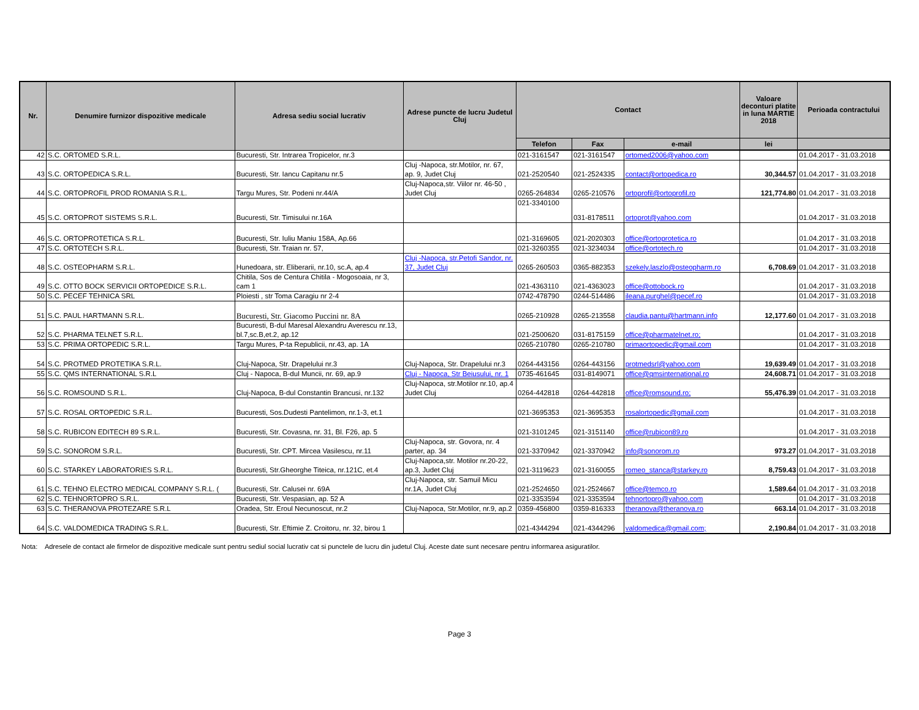| Nr. | Denumire furnizor dispozitive medicale | Adresa sediu social lucrativ | Adrese puncte de lucru Judetul Cluj | Contact | | | Valoare deconturi platite in luna MARTIE 2018 | Perioada contractului |
| --- | --- | --- | --- | --- | --- | --- | --- | --- |
| | | | | Telefon | Fax | e-mail | lei | |
| 42 | S.C. ORTOMED S.R.L. | Bucuresti, Str. Intrarea Tropicelor, nr.3 | | 021-3161547 | 021-3161547 | ortomed2006@yahoo.com | | 01.04.2017 - 31.03.2018 |
| 43 | S.C. ORTOPEDICA S.R.L. | Bucuresti, Str. Iancu Capitanu nr.5 | Cluj -Napoca, str.Motilor, nr. 67, ap. 9, Judet Cluj | 021-2520540 | 021-2524335 | contact@ortopedica.ro | 30,344.57 | 01.04.2017 - 31.03.2018 |
| 44 | S.C. ORTOPROFIL PROD ROMANIA S.R.L. | Targu Mures, Str. Podeni nr.44/A | Cluj-Napoca,str. Viilor nr. 46-50 , Judet Cluj | 0265-264834 | 0265-210576 | ortoprofil@ortoprofil.ro | 121,774.80 | 01.04.2017 - 31.03.2018 |
| 45 | S.C. ORTOPROT SISTEMS S.R.L. | Bucuresti, Str. Timisului nr.16A | | 021-3340100 | 031-8178511 | ortoprot@yahoo.com | | 01.04.2017 - 31.03.2018 |
| 46 | S.C. ORTOPROTETICA S.R.L. | Bucuresti, Str. Iuliu Maniu 158A, Ap.66 | | 021-3169605 | 021-2020303 | office@ortoprotetica.ro | | 01.04.2017 - 31.03.2018 |
| 47 | S.C. ORTOTECH S.R.L. | Bucuresti, Str. Traian nr. 57, | | 021-3260355 | 021-3234034 | office@ortotech.ro | | 01.04.2017 - 31.03.2018 |
| 48 | S.C. OSTEOPHARM S.R.L. | Hunedoara, str. Eliberarii, nr.10, sc.A, ap.4 | Cluj -Napoca, str.Petofi Sandor, nr. 37, Judet Cluj | 0265-260503 | 0365-882353 | szekely.laszlo@osteopharm.ro | 6,708.69 | 01.04.2017 - 31.03.2018 |
| 49 | S.C. OTTO BOCK SERVICII ORTOPEDICE S.R.L. | Chitila, Sos de Centura Chitila - Mogosoaia, nr 3, cam 1 | | 021-4363110 | 021-4363023 | office@ottobock.ro | | 01.04.2017 - 31.03.2018 |
| 50 | S.C. PECEF TEHNICA SRL | Ploiesti , str Toma Caragiu nr 2-4 | | 0742-478790 | 0244-514486 | ileana.purghel@pecef.ro | | 01.04.2017 - 31.03.2018 |
| 51 | S.C. PAUL HARTMANN S.R.L. | Bucuresti, Str. Giacomo Puccini nr. 8A | | 0265-210928 | 0265-213558 | claudia.pantu@hartmann.info | 12,177.60 | 01.04.2017 - 31.03.2018 |
| 52 | S.C. PHARMA TELNET S.R.L. | Bucuresti, B-dul Maresal Alexandru Averescu nr.13, bl.7,sc.B,et.2, ap.12 | | 021-2500620 | 031-8175159 | office@pharmatelnet.ro; | | 01.04.2017 - 31.03.2018 |
| 53 | S.C. PRIMA ORTOPEDIC S.R.L. | Targu Mures, P-ta Republicii, nr.43, ap. 1A | | 0265-210780 | 0265-210780 | primaortopedic@gmail.com | | 01.04.2017 - 31.03.2018 |
| 54 | S.C. PROTMED PROTETIKA S.R.L. | Cluj-Napoca, Str. Drapelului nr.3 | Cluj-Napoca, Str. Drapelului nr.3 | 0264-443156 | 0264-443156 | protmedsrl@yahoo.com | 19,639.49 | 01.04.2017 - 31.03.2018 |
| 55 | S.C. QMS INTERNATIONAL S.R.L | Cluj - Napoca, B-dul Muncii, nr. 69, ap.9 | Cluj - Napoca, Str Beiusului, nr. 1 | 0735-461645 | 031-8149071 | office@qmsinternational.ro | 24,608.71 | 01.04.2017 - 31.03.2018 |
| 56 | S.C. ROMSOUND S.R.L. | Cluj-Napoca, B-dul Constantin Brancusi, nr.132 | Cluj-Napoca, str.Motilor nr.10, ap.4 Judet Cluj | 0264-442818 | 0264-442818 | office@romsound.ro; | 55,476.39 | 01.04.2017 - 31.03.2018 |
| 57 | S.C. ROSAL ORTOPEDIC S.R.L. | Bucuresti, Sos.Dudesti Pantelimon, nr.1-3, et.1 | | 021-3695353 | 021-3695353 | rosalortopedic@gmail.com | | 01.04.2017 - 31.03.2018 |
| 58 | S.C. RUBICON EDITECH 89 S.R.L. | Bucuresti, Str. Covasna, nr. 31, Bl. F26, ap. 5 | | 021-3101245 | 021-3151140 | office@rubicon89.ro | | 01.04.2017 - 31.03.2018 |
| 59 | S.C. SONOROM S.R.L. | Bucuresti, Str. CPT. Mircea Vasilescu, nr.11 | Cluj-Napoca, str. Govora, nr. 4 parter, ap. 34 | 021-3370942 | 021-3370942 | info@sonorom.ro | 973.27 | 01.04.2017 - 31.03.2018 |
| 60 | S.C. STARKEY LABORATORIES S.R.L. | Bucuresti, Str.Gheorghe Titeica, nr.121C, et.4 | Cluj-Napoca,str. Motilor nr.20-22, ap.3, Judet Cluj | 021-3119623 | 021-3160055 | romeo_stanca@starkey.ro | 8,759.43 | 01.04.2017 - 31.03.2018 |
| 61 | S.C. TEHNO ELECTRO MEDICAL COMPANY S.R.L. ( | Bucuresti, Str. Calusei nr. 69A | Cluj-Napoca, str. Samuil Micu nr.1A, Judet Cluj | 021-2524650 | 021-2524667 | office@temco.ro | 1,589.64 | 01.04.2017 - 31.03.2018 |
| 62 | S.C. TEHNORTOPRO S.R.L. | Bucuresti, Str. Vespasian, ap. 52 A | | 021-3353594 | 021-3353594 | tehnortopro@yahoo.com | | 01.04.2017 - 31.03.2018 |
| 63 | S.C. THERANOVA PROTEZARE S.R.L | Oradea, Str. Eroul Necunoscut, nr.2 | Cluj-Napoca, Str.Motilor, nr.9, ap.2 | 0359-456800 | 0359-816333 | theranova@theranova.ro | 663.14 | 01.04.2017 - 31.03.2018 |
| 64 | S.C. VALDOMEDICA TRADING S.R.L. | Bucuresti, Str. Eftimie Z. Croitoru, nr. 32, birou 1 | | 021-4344294 | 021-4344296 | valdomedica@gmail.com; | 2,190.84 | 01.04.2017 - 31.03.2018 |
Nota: Adresele de contact ale firmelor de dispozitive medicale sunt pentru sediul social lucrativ cat si punctele de lucru din judetul Cluj. Aceste date sunt necesare pentru informarea asiguratilor.
Page 3